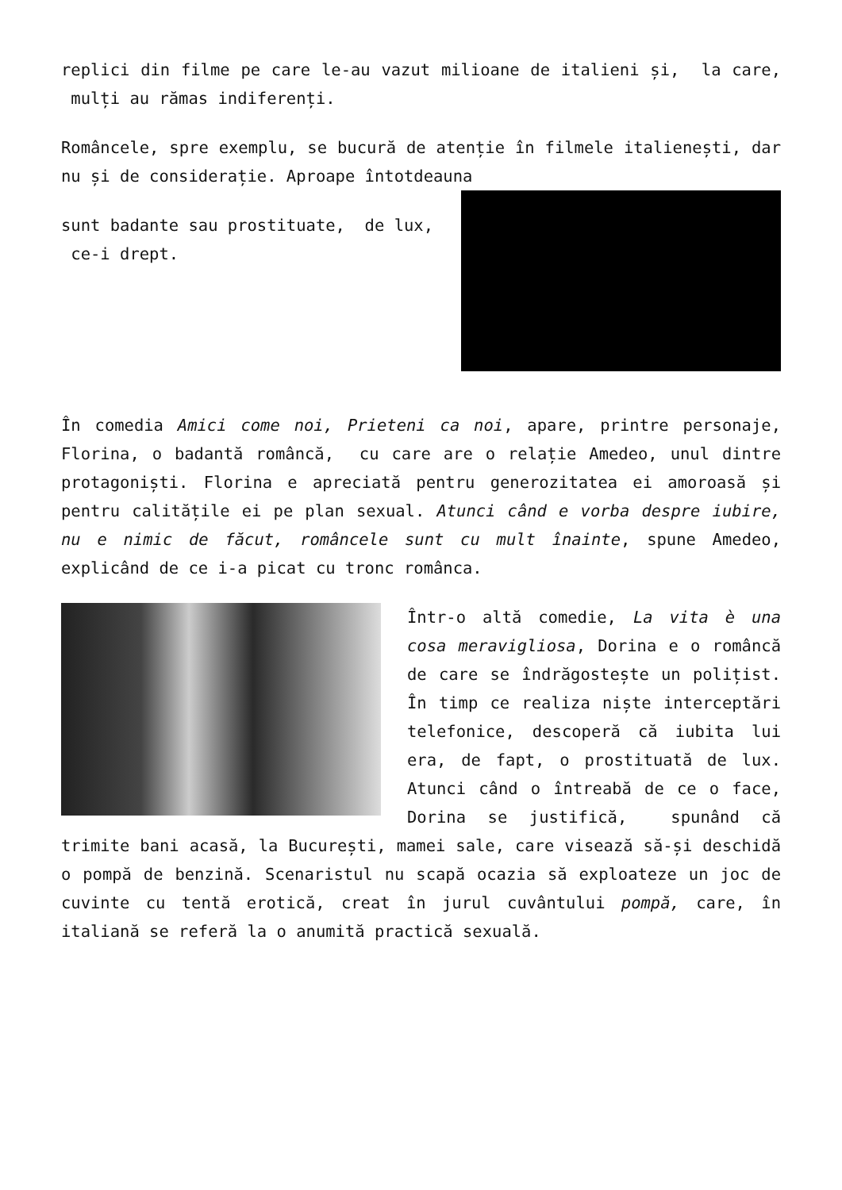replici din filme pe care le-au vazut milioane de italieni și, la care, mulți au rămas indiferenți.
Româncele, spre exemplu, se bucură de atenție în filmele italienești, dar nu și de considerație. Aproape întotdeauna
sunt badante sau prostituate, de lux, ce-i drept.
În comedia Amici come noi, Prieteni ca noi, apare, printre personaje, Florina, o badantă româncă, cu care are o relație Amedeo, unul dintre protagoniști. Florina e apreciată pentru generozitatea ei amoroasă și pentru calitățile ei pe plan sexual. Atunci când e vorba despre iubire, nu e nimic de făcut, româncele sunt cu mult înainte, spune Amedeo, explicând de ce i-a picat cu tronc românca.
Într-o altă comedie, La vita è una cosa meravigliosa, Dorina e o româncă de care se îndrăgostește un polițist. În timp ce realiza niște interceptări telefonice, descoperă că iubita lui era, de fapt, o prostituată de lux. Atunci când o întreabă de ce o face, Dorina se justifică, spunând că trimite bani acasă, la București, mamei sale, care visează să-și deschidă o pompă de benzină. Scenaristul nu scapă ocazia să exploateze un joc de cuvinte cu tentă erotică, creat în jurul cuvântului pompă, care, în italiană se referă la o anumită practică sexuală.